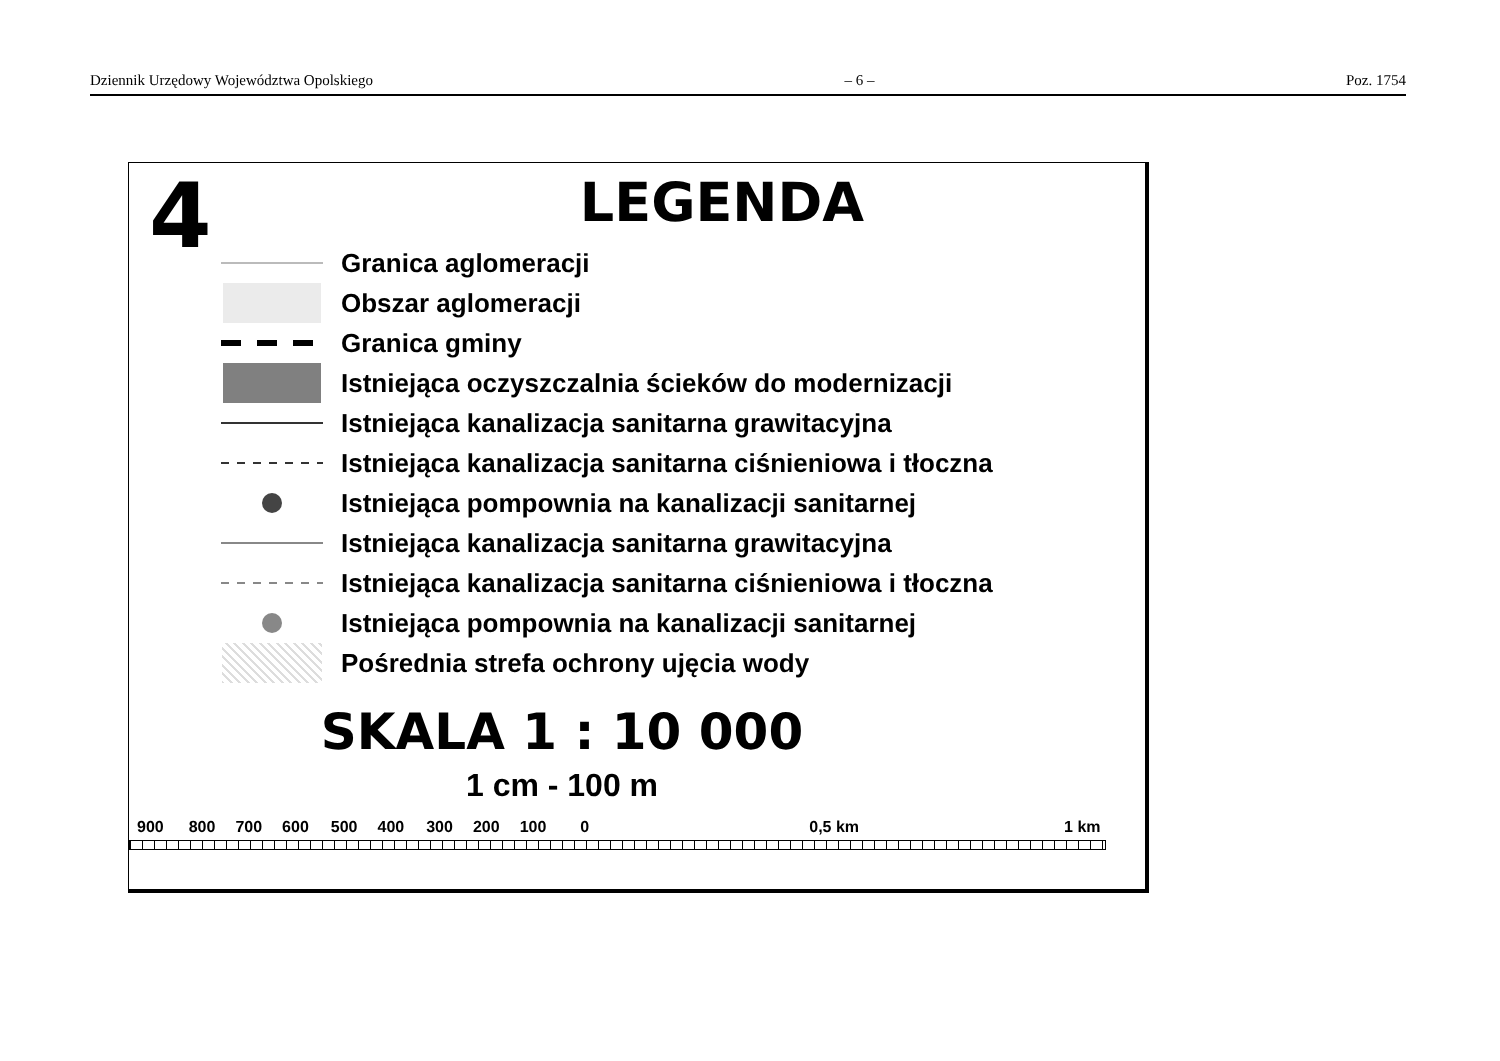Dziennik Urzędowy Województwa Opolskiego – 6 – Poz. 1754
4
LEGENDA
Granica aglomeracji
Obszar aglomeracji
Granica gminy
Istniejąca oczyszczalnia ścieków do modernizacji
Istniejąca kanalizacja sanitarna grawitacyjna
Istniejąca kanalizacja sanitarna ciśnieniowa i tłoczna
Istniejąca pompownia na kanalizacji sanitarnej
Istniejąca kanalizacja sanitarna grawitacyjna
Istniejąca kanalizacja sanitarna ciśnieniowa i tłoczna
Istniejąca pompownia na kanalizacji sanitarnej
Pośrednia strefa ochrony ujęcia wody
SKALA 1 : 10 000
1 cm - 100 m
900 800 700 600 500 400 300 200 100 0 0,5 km 1 km